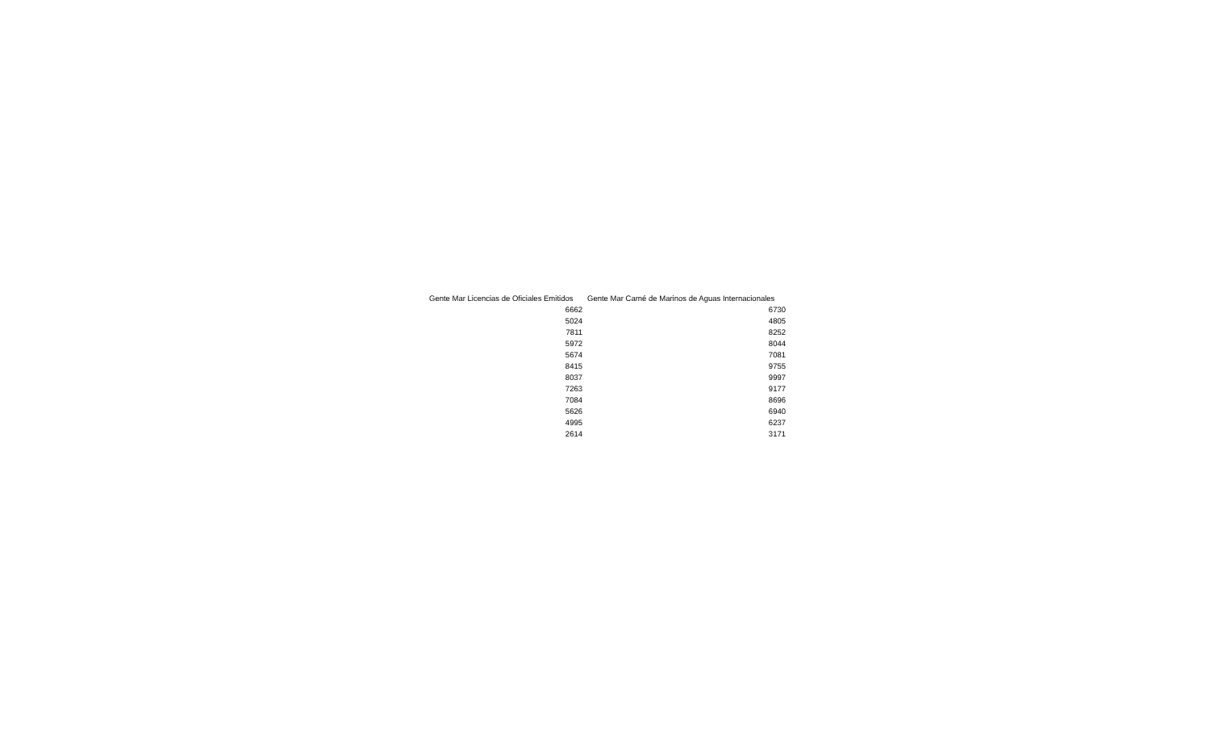| Gente Mar Licencias de Oficiales Emitidos | Gente Mar Carné de Marinos de Aguas Internacionales |
| --- | --- |
| 6662 | 6730 |
| 5024 | 4805 |
| 7811 | 8252 |
| 5972 | 8044 |
| 5674 | 7081 |
| 8415 | 9755 |
| 8037 | 9997 |
| 7263 | 9177 |
| 7084 | 8696 |
| 5626 | 6940 |
| 4995 | 6237 |
| 2614 | 3171 |